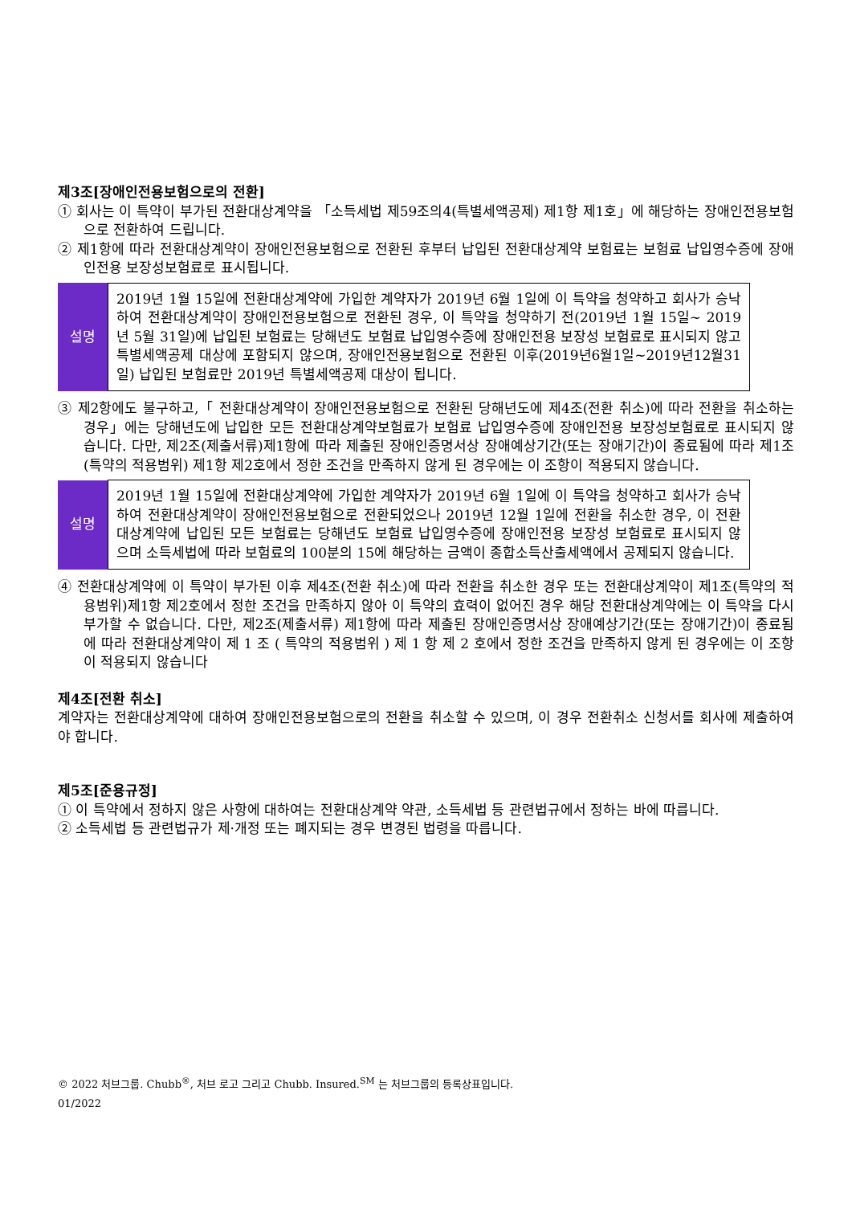제3조[장애인전용보험으로의 전환]
① 회사는 이 특약이 부가된 전환대상계약을 「소득세법 제59조의4(특별세액공제) 제1항 제1호」에 해당하는 장애인전용보험으로 전환하여 드립니다.
② 제1항에 따라 전환대상계약이 장애인전용보험으로 전환된 후부터 납입된 전환대상계약 보험료는 보험료 납입영수증에 장애인전용 보장성보험료로 표시됩니다.
| 설명 | 2019년 1월 15일에 전환대상계약에 가입한 계약자가 2019년 6월 1일에 이 특약을 청약하고 회사가 승낙하여 전환대상계약이 장애인전용보험으로 전환된 경우, 이 특약을 청약하기 전(2019년 1월 15일~ 2019년 5월 31일)에 납입된 보험료는 당해년도 보험료 납입영수증에 장애인전용 보장성 보험료로 표시되지 않고 특별세액공제 대상에 포함되지 않으며, 장애인전용보험으로 전환된 이후(2019년6월1일~2019년12월31일) 납입된 보험료만 2019년 특별세액공제 대상이 됩니다. |
③ 제2항에도 불구하고,「 전환대상계약이 장애인전용보험으로 전환된 당해년도에 제4조(전환 취소)에 따라 전환을 취소하는 경우」에는 당해년도에 납입한 모든 전환대상계약보험료가 보험료 납입영수증에 장애인전용 보장성보험료로 표시되지 않습니다. 다만, 제2조(제출서류)제1항에 따라 제출된 장애인증명서상 장애예상기간(또는 장애기간)이 종료됨에 따라 제1조(특약의 적용범위) 제1항 제2호에서 정한 조건을 만족하지 않게 된 경우에는 이 조항이 적용되지 않습니다.
| 설명 | 2019년 1월 15일에 전환대상계약에 가입한 계약자가 2019년 6월 1일에 이 특약을 청약하고 회사가 승낙하여 전환대상계약이 장애인전용보험으로 전환되었으나 2019년 12월 1일에 전환을 취소한 경우, 이 전환대상계약에 납입된 모든 보험료는 당해년도 보험료 납입영수증에 장애인전용 보장성 보험료로 표시되지 않으며 소득세법에 따라 보험료의 100분의 15에 해당하는 금액이 종합소득산출세액에서 공제되지 않습니다. |
④ 전환대상계약에 이 특약이 부가된 이후 제4조(전환 취소)에 따라 전환을 취소한 경우 또는 전환대상계약이 제1조(특약의 적용범위)제1항 제2호에서 정한 조건을 만족하지 않아 이 특약의 효력이 없어진 경우 해당 전환대상계약에는 이 특약을 다시 부가할 수 없습니다. 다만, 제2조(제출서류) 제1항에 따라 제출된 장애인증명서상 장애예상기간(또는 장애기간)이 종료됨에 따라 전환대상계약이 제 1 조 ( 특약의 적용범위 ) 제 1 항 제 2 호에서 정한 조건을 만족하지 않게 된 경우에는 이 조항이 적용되지 않습니다
제4조[전환 취소]
계약자는 전환대상계약에 대하여 장애인전용보험으로의 전환을 취소할 수 있으며, 이 경우 전환취소 신청서를 회사에 제출하여야 합니다.
제5조[준용규정]
① 이 특약에서 정하지 않은 사항에 대하여는 전환대상계약 약관, 소득세법 등 관련법규에서 정하는 바에 따릅니다.
② 소득세법 등 관련법규가 제·개정 또는 폐지되는 경우 변경된 법령을 따릅니다.
© 2022 처브그룹. Chubb<sup>®</sup>, 처브 로고 그리고 Chubb. Insured.<sup>SM</sup> 는 처브그룹의 등록상표입니다.
01/2022